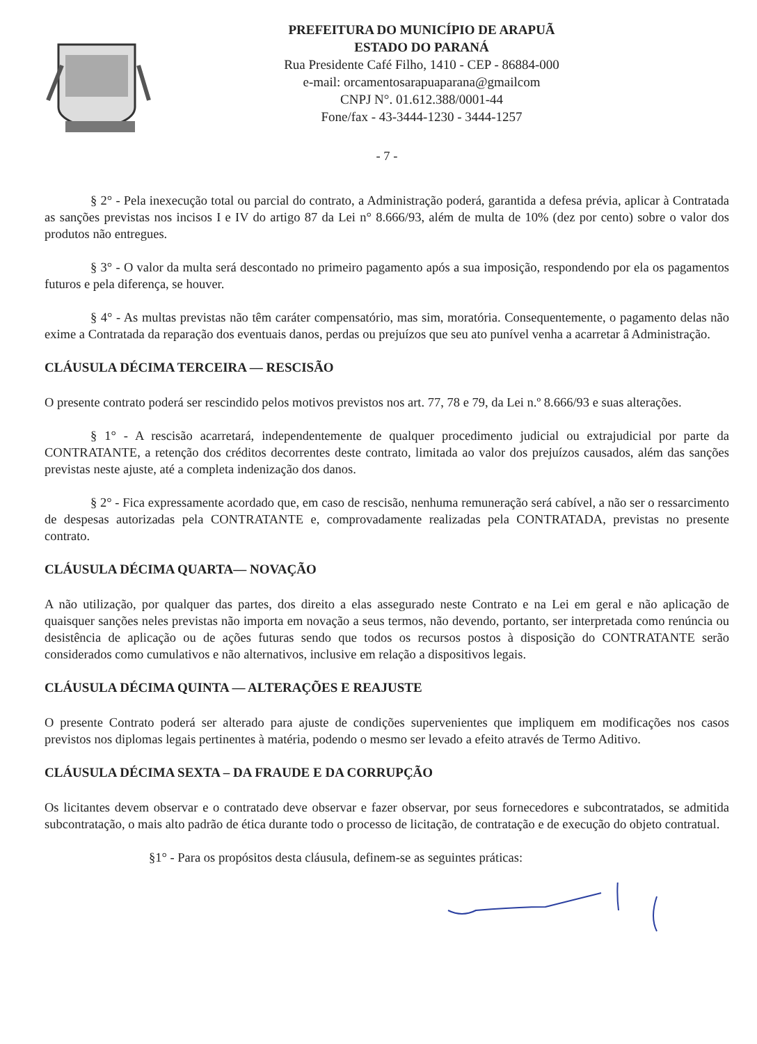PREFEITURA DO MUNICÍPIO DE ARAPUÃ
ESTADO DO PARANÁ
Rua Presidente Café Filho, 1410 - CEP - 86884-000
e-mail: orcamentosarapuaparana@gmailcom
CNPJ N°. 01.612.388/0001-44
Fone/fax - 43-3444-1230 - 3444-1257
- 7 -
§ 2° - Pela inexecução total ou parcial do contrato, a Administração poderá, garantida a defesa prévia, aplicar à Contratada as sanções previstas nos incisos I e IV do artigo 87 da Lei n° 8.666/93, além de multa de 10% (dez por cento) sobre o valor dos produtos não entregues.
§ 3° - O valor da multa será descontado no primeiro pagamento após a sua imposição, respondendo por ela os pagamentos futuros e pela diferença, se houver.
§ 4° - As multas previstas não têm caráter compensatório, mas sim, moratória. Consequentemente, o pagamento delas não exime a Contratada da reparação dos eventuais danos, perdas ou prejuízos que seu ato punível venha a acarretar â Administração.
CLÁUSULA DÉCIMA TERCEIRA — RESCISÃO
O presente contrato poderá ser rescindido pelos motivos previstos nos art. 77, 78 e 79, da Lei n.º 8.666/93 e suas alterações.
§ 1° - A rescisão acarretará, independentemente de qualquer procedimento judicial ou extrajudicial por parte da CONTRATANTE, a retenção dos créditos decorrentes deste contrato, limitada ao valor dos prejuízos causados, além das sanções previstas neste ajuste, até a completa indenização dos danos.
§ 2° - Fica expressamente acordado que, em caso de rescisão, nenhuma remuneração será cabível, a não ser o ressarcimento de despesas autorizadas pela CONTRATANTE e, comprovadamente realizadas pela CONTRATADA, previstas no presente contrato.
CLÁUSULA DÉCIMA QUARTA— NOVAÇÃO
A não utilização, por qualquer das partes, dos direito a elas assegurado neste Contrato e na Lei em geral e não aplicação de quaisquer sanções neles previstas não importa em novação a seus termos, não devendo, portanto, ser interpretada como renúncia ou desistência de aplicação ou de ações futuras sendo que todos os recursos postos à disposição do CONTRATANTE serão considerados como cumulativos e não alternativos, inclusive em relação a dispositivos legais.
CLÁUSULA DÉCIMA QUINTA — ALTERAÇÕES E REAJUSTE
O presente Contrato poderá ser alterado para ajuste de condições supervenientes que impliquem em modificações nos casos previstos nos diplomas legais pertinentes à matéria, podendo o mesmo ser levado a efeito através de Termo Aditivo.
CLÁUSULA DÉCIMA SEXTA – DA FRAUDE E DA CORRUPÇÃO
Os licitantes devem observar e o contratado deve observar e fazer observar, por seus fornecedores e subcontratados, se admitida subcontratação, o mais alto padrão de ética durante todo o processo de licitação, de contratação e de execução do objeto contratual.
§1° - Para os propósitos desta cláusula, definem-se as seguintes práticas: